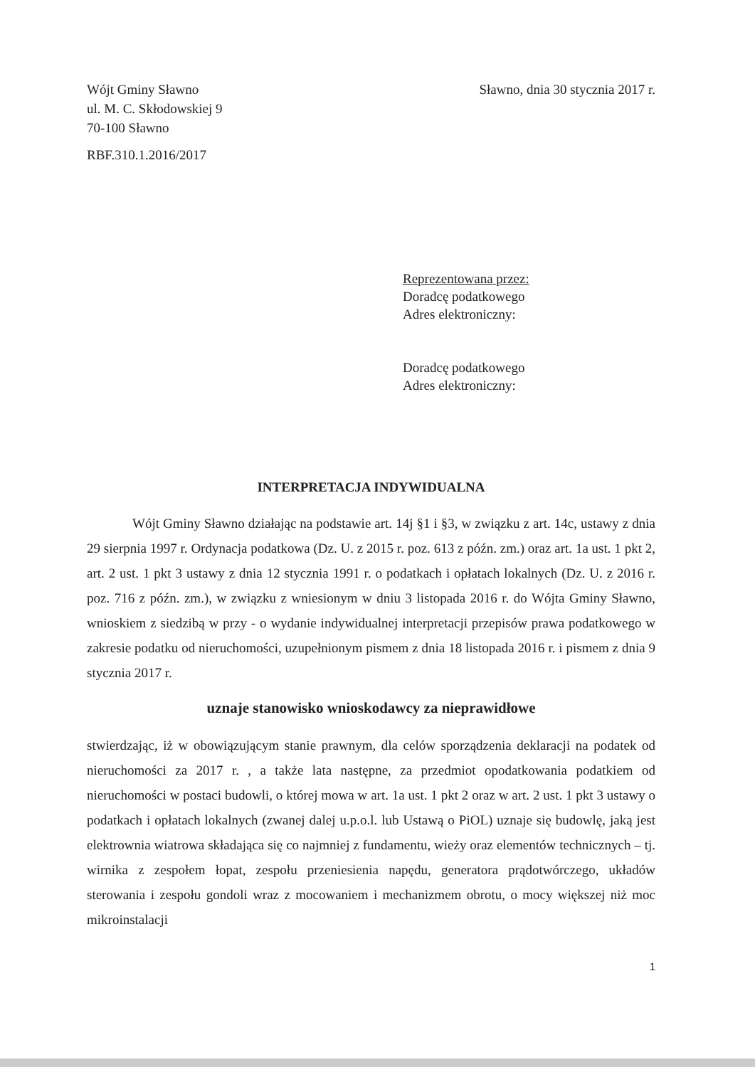Wójt Gminy Sławno
ul. M. C. Skłodowskiej 9
70-100 Sławno
Sławno, dnia 30 stycznia 2017 r.
RBF.310.1.2016/2017
Reprezentowana przez:
Doradcę podatkowego
Adres elektroniczny:
Doradcę podatkowego
Adres elektroniczny:
INTERPRETACJA INDYWIDUALNA
Wójt Gminy Sławno działając na podstawie art. 14j §1 i §3, w związku z art. 14c, ustawy z dnia 29 sierpnia 1997 r. Ordynacja podatkowa (Dz. U. z 2015 r. poz. 613 z późn. zm.) oraz art. 1a ust. 1 pkt 2, art. 2 ust. 1 pkt 3 ustawy z dnia 12 stycznia 1991 r. o podatkach i opłatach lokalnych (Dz. U. z 2016 r. poz. 716 z późn. zm.), w związku z wniesionym w dniu 3 listopada 2016 r. do Wójta Gminy Sławno, wnioskiem z siedzibą w przy - o wydanie indywidualnej interpretacji przepisów prawa podatkowego w zakresie podatku od nieruchomości, uzupełnionym pismem z dnia 18 listopada 2016 r. i pismem z dnia 9 stycznia 2017 r.
uznaje stanowisko wnioskodawcy za nieprawidłowe
stwierdzając, iż w obowiązującym stanie prawnym, dla celów sporządzenia deklaracji na podatek od nieruchomości za 2017 r. , a także lata następne, za przedmiot opodatkowania podatkiem od nieruchomości w postaci budowli, o której mowa w art. 1a ust. 1 pkt 2 oraz w art. 2 ust. 1 pkt 3 ustawy o podatkach i opłatach lokalnych (zwanej dalej u.p.o.l. lub Ustawą o PiOL) uznaje się budowlę, jaką jest elektrownia wiatrowa składająca się co najmniej z fundamentu, wieży oraz elementów technicznych – tj. wirnika z zespołem łopat, zespołu przeniesienia napędu, generatora prądotwórczego, układów sterowania i zespołu gondoli wraz z mocowaniem i mechanizmem obrotu, o mocy większej niż moc mikroinstalacji
1